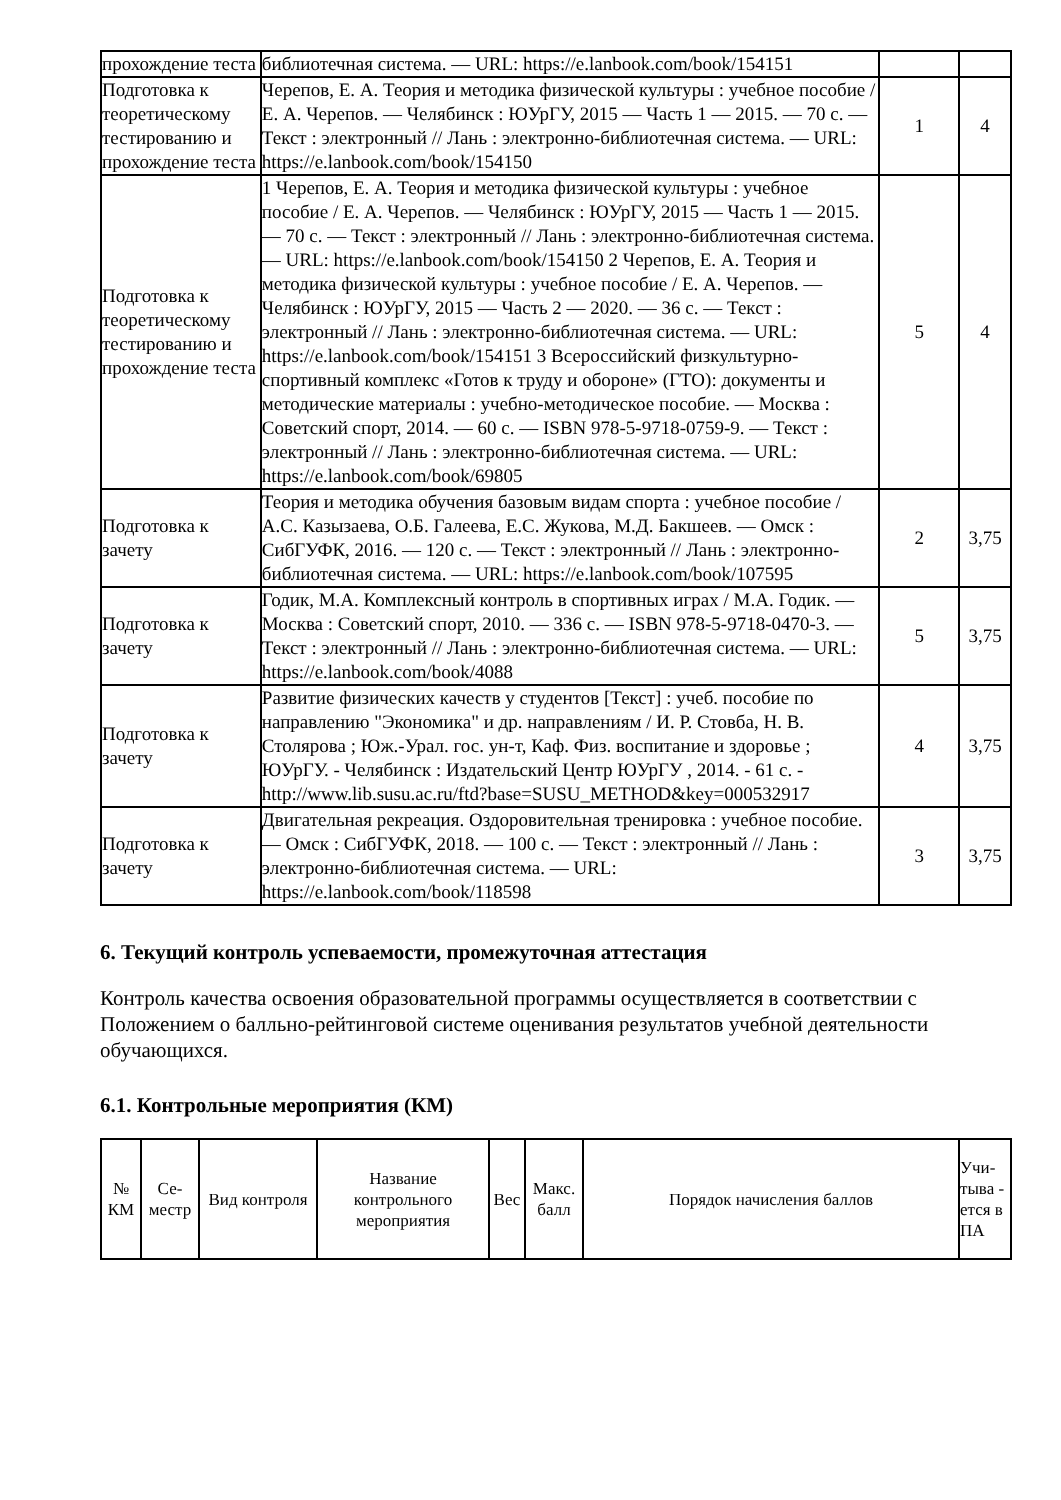| прохождение теста | библиотечная система. — URL: https://e.lanbook.com/book/154151 | | |
| Подготовка к теоретическому тестированию и прохождение теста | Черепов, Е. А. Теория и методика физической культуры : учебное пособие / Е. А. Черепов. — Челябинск : ЮУрГУ, 2015 — Часть 1 — 2015. — 70 с. — Текст : электронный // Лань : электронно-библиотечная система. — URL: https://e.lanbook.com/book/154150 | 1 | 4 |
| Подготовка к теоретическому тестированию и прохождение теста | 1 Черепов, Е. А. Теория и методика физической культуры : учебное пособие / Е. А. Черепов. — Челябинск : ЮУрГУ, 2015 — Часть 1 — 2015. — 70 с. — Текст : электронный // Лань : электронно-библиотечная система. — URL: https://e.lanbook.com/book/154150 2 Черепов, Е. А. Теория и методика физической культуры : учебное пособие / Е. А. Черепов. — Челябинск : ЮУрГУ, 2015 — Часть 2 — 2020. — 36 с. — Текст : электронный // Лань : электронно-библиотечная система. — URL: https://e.lanbook.com/book/154151 3 Всероссийский физкультурно-спортивный комплекс «Готов к труду и обороне» (ГТО): документы и методические материалы : учебно-методическое пособие. — Москва : Советский спорт, 2014. — 60 с. — ISBN 978-5-9718-0759-9. — Текст : электронный // Лань : электронно-библиотечная система. — URL: https://e.lanbook.com/book/69805 | 5 | 4 |
| Подготовка к зачету | Теория и методика обучения базовым видам спорта : учебное пособие / А.С. Казызаева, О.Б. Галеева, Е.С. Жукова, М.Д. Бакшеев. — Омск : СибГУФК, 2016. — 120 с. — Текст : электронный // Лань : электронно-библиотечная система. — URL: https://e.lanbook.com/book/107595 | 2 | 3,75 |
| Подготовка к зачету | Годик, М.А. Комплексный контроль в спортивных играх / М.А. Годик. — Москва : Советский спорт, 2010. — 336 с. — ISBN 978-5-9718-0470-3. — Текст : электронный // Лань : электронно-библиотечная система. — URL: https://e.lanbook.com/book/4088 | 5 | 3,75 |
| Подготовка к зачету | Развитие физических качеств у студентов [Текст] : учеб. пособие по направлению "Экономика" и др. направлениям / И. Р. Стовба, Н. В. Столярова ; Юж.-Урал. гос. ун-т, Каф. Физ. воспитание и здоровье ; ЮУрГУ. - Челябинск : Издательский Центр ЮУрГУ , 2014. - 61 с. - http://www.lib.susu.ac.ru/ftd?base=SUSU_METHOD&key=000532917 | 4 | 3,75 |
| Подготовка к зачету | Двигательная рекреация. Оздоровительная тренировка : учебное пособие. — Омск : СибГУФК, 2018. — 100 с. — Текст : электронный // Лань : электронно-библиотечная система. — URL: https://e.lanbook.com/book/118598 | 3 | 3,75 |
6. Текущий контроль успеваемости, промежуточная аттестация
Контроль качества освоения образовательной программы осуществляется в соответствии с Положением о балльно-рейтинговой системе оценивания результатов учебной деятельности обучающихся.
6.1. Контрольные мероприятия (КМ)
| № КМ | Се-местр | Вид контроля | Название контрольного мероприятия | Вес | Макс. балл | Порядок начисления баллов | Учи-тыва - ется в ПА |
| --- | --- | --- | --- | --- | --- | --- | --- |